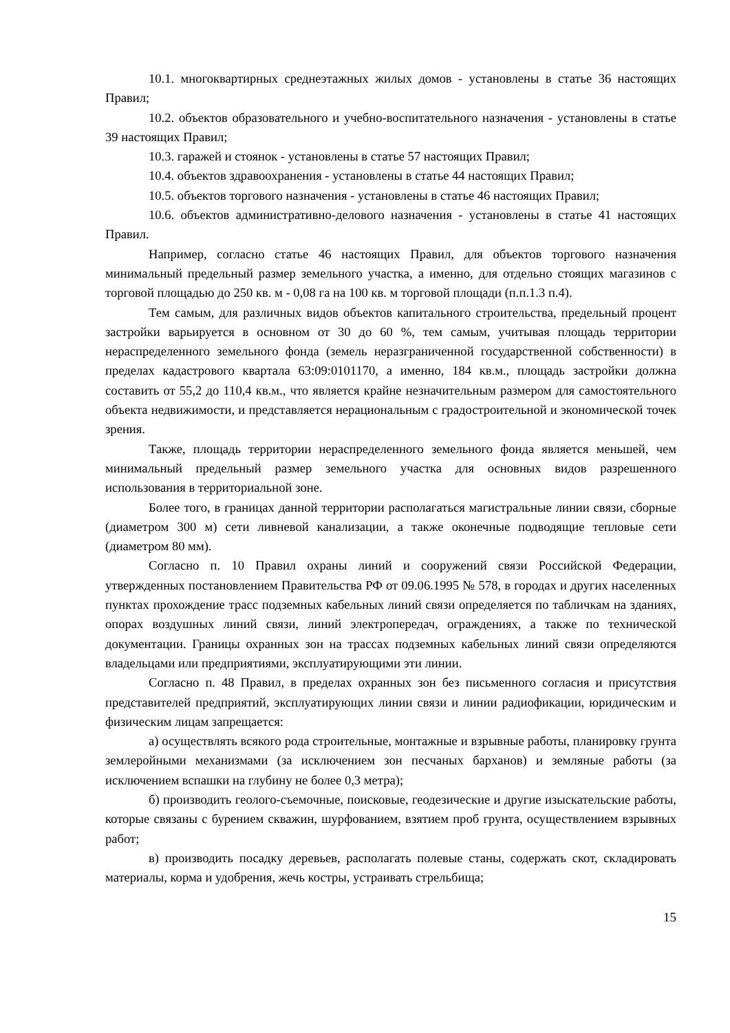10.1. многоквартирных среднеэтажных жилых домов - установлены в статье 36 настоящих Правил;
10.2. объектов образовательного и учебно-воспитательного назначения - установлены в статье 39 настоящих Правил;
10.3. гаражей и стоянок - установлены в статье 57 настоящих Правил;
10.4. объектов здравоохранения - установлены в статье 44 настоящих Правил;
10.5. объектов торгового назначения - установлены в статье 46 настоящих Правил;
10.6. объектов административно-делового назначения - установлены в статье 41 настоящих Правил.
Например, согласно статье 46 настоящих Правил, для объектов торгового назначения минимальный предельный размер земельного участка, а именно, для отдельно стоящих магазинов с торговой площадью до 250 кв. м - 0,08 га на 100 кв. м торговой площади (п.п.1.3 п.4).
Тем самым, для различных видов объектов капитального строительства, предельный процент застройки варьируется в основном от 30 до 60 %, тем самым, учитывая площадь территории нераспределенного земельного фонда (земель неразграниченной государственной собственности) в пределах кадастрового квартала 63:09:0101170, а именно, 184 кв.м., площадь застройки должна составить от 55,2 до 110,4 кв.м., что является крайне незначительным размером для самостоятельного объекта недвижимости, и представляется нерациональным с градостроительной и экономической точек зрения.
Также, площадь территории нераспределенного земельного фонда является меньшей, чем минимальный предельный размер земельного участка для основных видов разрешенного использования в территориальной зоне.
Более того, в границах данной территории располагаться магистральные линии связи, сборные (диаметром 300 м) сети ливневой канализации, а также оконечные подводящие тепловые сети (диаметром 80 мм).
Согласно п. 10 Правил охраны линий и сооружений связи Российской Федерации, утвержденных постановлением Правительства РФ от 09.06.1995 № 578, в городах и других населенных пунктах прохождение трасс подземных кабельных линий связи определяется по табличкам на зданиях, опорах воздушных линий связи, линий электропередач, ограждениях, а также по технической документации. Границы охранных зон на трассах подземных кабельных линий связи определяются владельцами или предприятиями, эксплуатирующими эти линии.
Согласно п. 48 Правил, в пределах охранных зон без письменного согласия и присутствия представителей предприятий, эксплуатирующих линии связи и линии радиофикации, юридическим и физическим лицам запрещается:
а) осуществлять всякого рода строительные, монтажные и взрывные работы, планировку грунта землеройными механизмами (за исключением зон песчаных барханов) и земляные работы (за исключением вспашки на глубину не более 0,3 метра);
б) производить геолого-съемочные, поисковые, геодезические и другие изыскательские работы, которые связаны с бурением скважин, шурфованием, взятием проб грунта, осуществлением взрывных работ;
в) производить посадку деревьев, располагать полевые станы, содержать скот, складировать материалы, корма и удобрения, жечь костры, устраивать стрельбища;
15